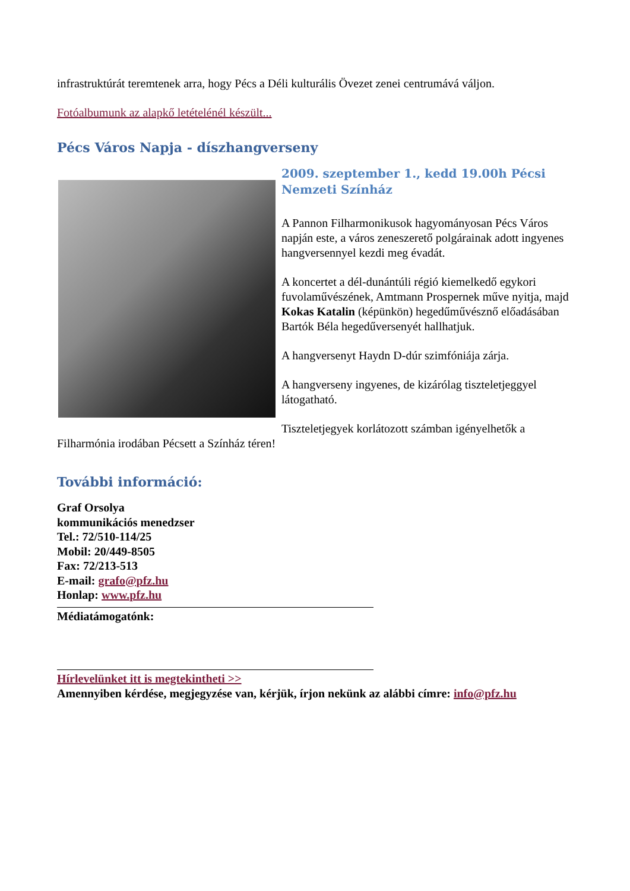infrastruktúrát teremtenek arra, hogy Pécs a Déli kulturális Övezet zenei centrumává váljon.
Fotóalbumunk az alapkő letételénél készült...
Pécs Város Napja - díszhangverseny
2009. szeptember 1., kedd 19.00h Pécsi Nemzeti Színház
A Pannon Filharmonikusok hagyományosan Pécs Város napján este, a város zeneszerető polgárainak adott ingyenes hangversennyel kezdi meg évadát.
A koncertet a dél-dunántúli régió kiemelkedő egykori fuvolaművészének, Amtmann Prospernek műve nyitja, majd Kokas Katalin (képünkön) hegedűművésznő előadásában Bartók Béla hegedűversenyét hallhatjuk.
A hangversenyt Haydn D-dúr szimfóniája zárja.
A hangverseny ingyenes, de kizárólag tiszteletjeggyel látogatható.
Tiszteletjegyek korlátozott számban igényelhetők a Filharmónia irodában Pécsett a Színház téren!
További információ:
Graf Orsolya
kommunikációs menedzser
Tel.: 72/510-114/25
Mobil: 20/449-8505
Fax: 72/213-513
E-mail: grafo@pfz.hu
Honlap: www.pfz.hu
Médiatámogatónk:
Hírlevelünket itt is megtekintheti >>
Amennyiben kérdése, megjegyzése van, kérjük, írjon nekünk az alábbi címre: info@pfz.hu